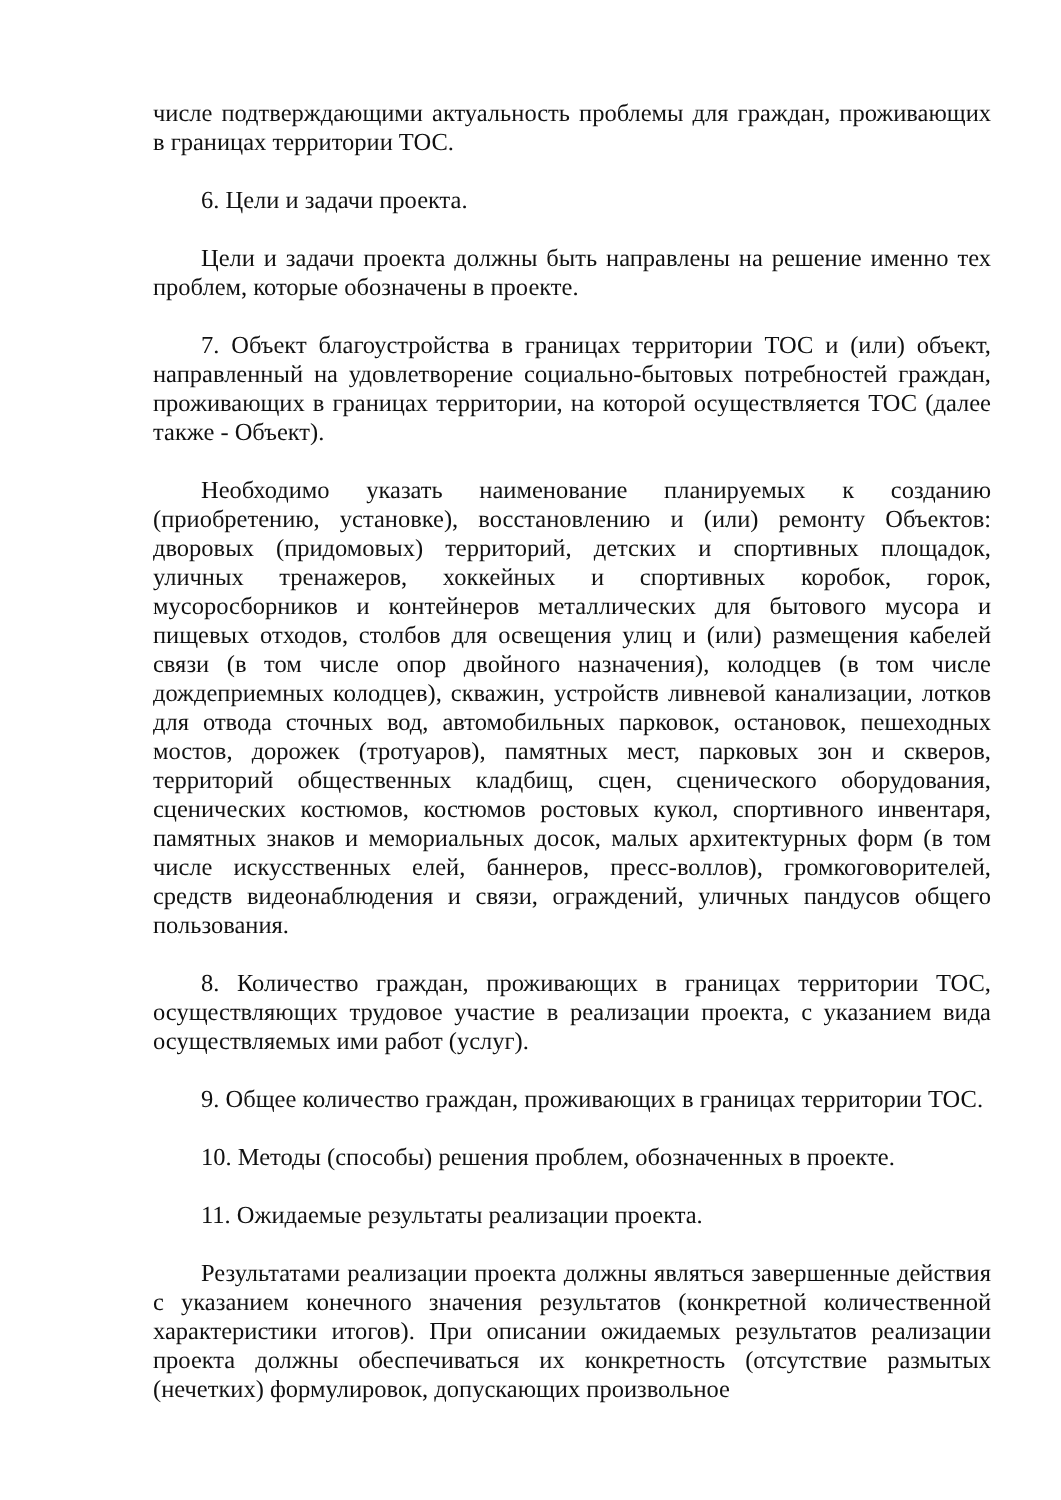числе подтверждающими актуальность проблемы для граждан, проживающих в границах территории ТОС.
6. Цели и задачи проекта.
Цели и задачи проекта должны быть направлены на решение именно тех проблем, которые обозначены в проекте.
7. Объект благоустройства в границах территории ТОС и (или) объект, направленный на удовлетворение социально-бытовых потребностей граждан, проживающих в границах территории, на которой осуществляется ТОС (далее также - Объект).
Необходимо указать наименование планируемых к созданию (приобретению, установке), восстановлению и (или) ремонту Объектов: дворовых (придомовых) территорий, детских и спортивных площадок, уличных тренажеров, хоккейных и спортивных коробок, горок, мусоросборников и контейнеров металлических для бытового мусора и пищевых отходов, столбов для освещения улиц и (или) размещения кабелей связи (в том числе опор двойного назначения), колодцев (в том числе дождеприемных колодцев), скважин, устройств ливневой канализации, лотков для отвода сточных вод, автомобильных парковок, остановок, пешеходных мостов, дорожек (тротуаров), памятных мест, парковых зон и скверов, территорий общественных кладбищ, сцен, сценического оборудования, сценических костюмов, костюмов ростовых кукол, спортивного инвентаря, памятных знаков и мемориальных досок, малых архитектурных форм (в том числе искусственных елей, баннеров, пресс-воллов), громкоговорителей, средств видеонаблюдения и связи, ограждений, уличных пандусов общего пользования.
8. Количество граждан, проживающих в границах территории ТОС, осуществляющих трудовое участие в реализации проекта, с указанием вида осуществляемых ими работ (услуг).
9. Общее количество граждан, проживающих в границах территории ТОС.
10. Методы (способы) решения проблем, обозначенных в проекте.
11. Ожидаемые результаты реализации проекта.
Результатами реализации проекта должны являться завершенные действия с указанием конечного значения результатов (конкретной количественной характеристики итогов). При описании ожидаемых результатов реализации проекта должны обеспечиваться их конкретность (отсутствие размытых (нечетких) формулировок, допускающих произвольное